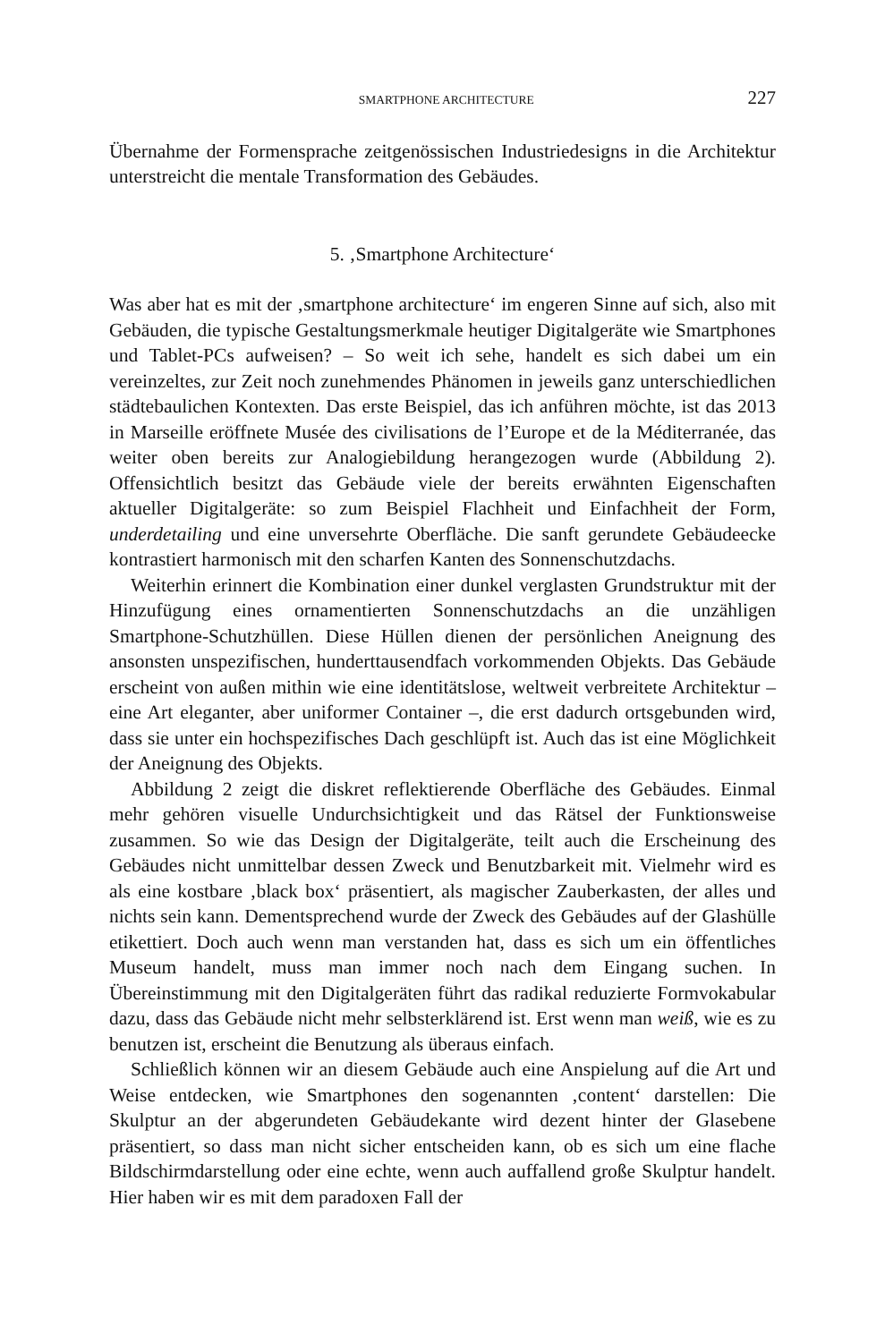SMARTPHONE ARCHITECTURE 227
Übernahme der Formensprache zeitgenössischen Industriedesigns in die Architektur unterstreicht die mentale Transformation des Gebäudes.
5. ‚Smartphone Architecture‘
Was aber hat es mit der ‚smartphone architecture‘ im engeren Sinne auf sich, also mit Gebäuden, die typische Gestaltungsmerkmale heutiger Digitalgeräte wie Smartphones und Tablet-PCs aufweisen? – So weit ich sehe, handelt es sich dabei um ein vereinzeltes, zur Zeit noch zunehmendes Phänomen in jeweils ganz unterschiedlichen städtebaulichen Kontexten. Das erste Beispiel, das ich anführen möchte, ist das 2013 in Marseille eröffnete Musée des civilisations de l’Europe et de la Méditerranée, das weiter oben bereits zur Analogiebildung herangezogen wurde (Abbildung 2). Offensichtlich besitzt das Gebäude viele der bereits erwähnten Eigenschaften aktueller Digitalgeräte: so zum Beispiel Flachheit und Einfachheit der Form, underdetailing und eine unversehrte Oberfläche. Die sanft gerundete Gebäudeecke kontrastiert harmonisch mit den scharfen Kanten des Sonnenschutzdachs.
Weiterhin erinnert die Kombination einer dunkel verglasten Grundstruktur mit der Hinzufügung eines ornamentierten Sonnenschutzdachs an die unzähligen Smartphone-Schutzhüllen. Diese Hüllen dienen der persönlichen Aneignung des ansonsten unspezifischen, hunderttausendfach vorkommenden Objekts. Das Gebäude erscheint von außen mithin wie eine identitätslose, weltweit verbreitete Architektur – eine Art eleganter, aber uniformer Container –, die erst dadurch ortsgebunden wird, dass sie unter ein hochspezifisches Dach geschlüpft ist. Auch das ist eine Möglichkeit der Aneignung des Objekts.
Abbildung 2 zeigt die diskret reflektierende Oberfläche des Gebäudes. Einmal mehr gehören visuelle Undurchsichtigkeit und das Rätsel der Funktionsweise zusammen. So wie das Design der Digitalgeräte, teilt auch die Erscheinung des Gebäudes nicht unmittelbar dessen Zweck und Benutzbarkeit mit. Vielmehr wird es als eine kostbare ‚black box‘ präsentiert, als magischer Zauberkasten, der alles und nichts sein kann. Dementsprechend wurde der Zweck des Gebäudes auf der Glashülle etikettiert. Doch auch wenn man verstanden hat, dass es sich um ein öffentliches Museum handelt, muss man immer noch nach dem Eingang suchen. In Übereinstimmung mit den Digitalgeräten führt das radikal reduzierte Formvokabular dazu, dass das Gebäude nicht mehr selbsterklärend ist. Erst wenn man weiß, wie es zu benutzen ist, erscheint die Benutzung als überaus einfach.
Schließlich können wir an diesem Gebäude auch eine Anspielung auf die Art und Weise entdecken, wie Smartphones den sogenannten ‚content‘ darstellen: Die Skulptur an der abgerundeten Gebäudekante wird dezent hinter der Glasebene präsentiert, so dass man nicht sicher entscheiden kann, ob es sich um eine flache Bildschirmdarstellung oder eine echte, wenn auch auffallend große Skulptur handelt. Hier haben wir es mit dem paradoxen Fall der